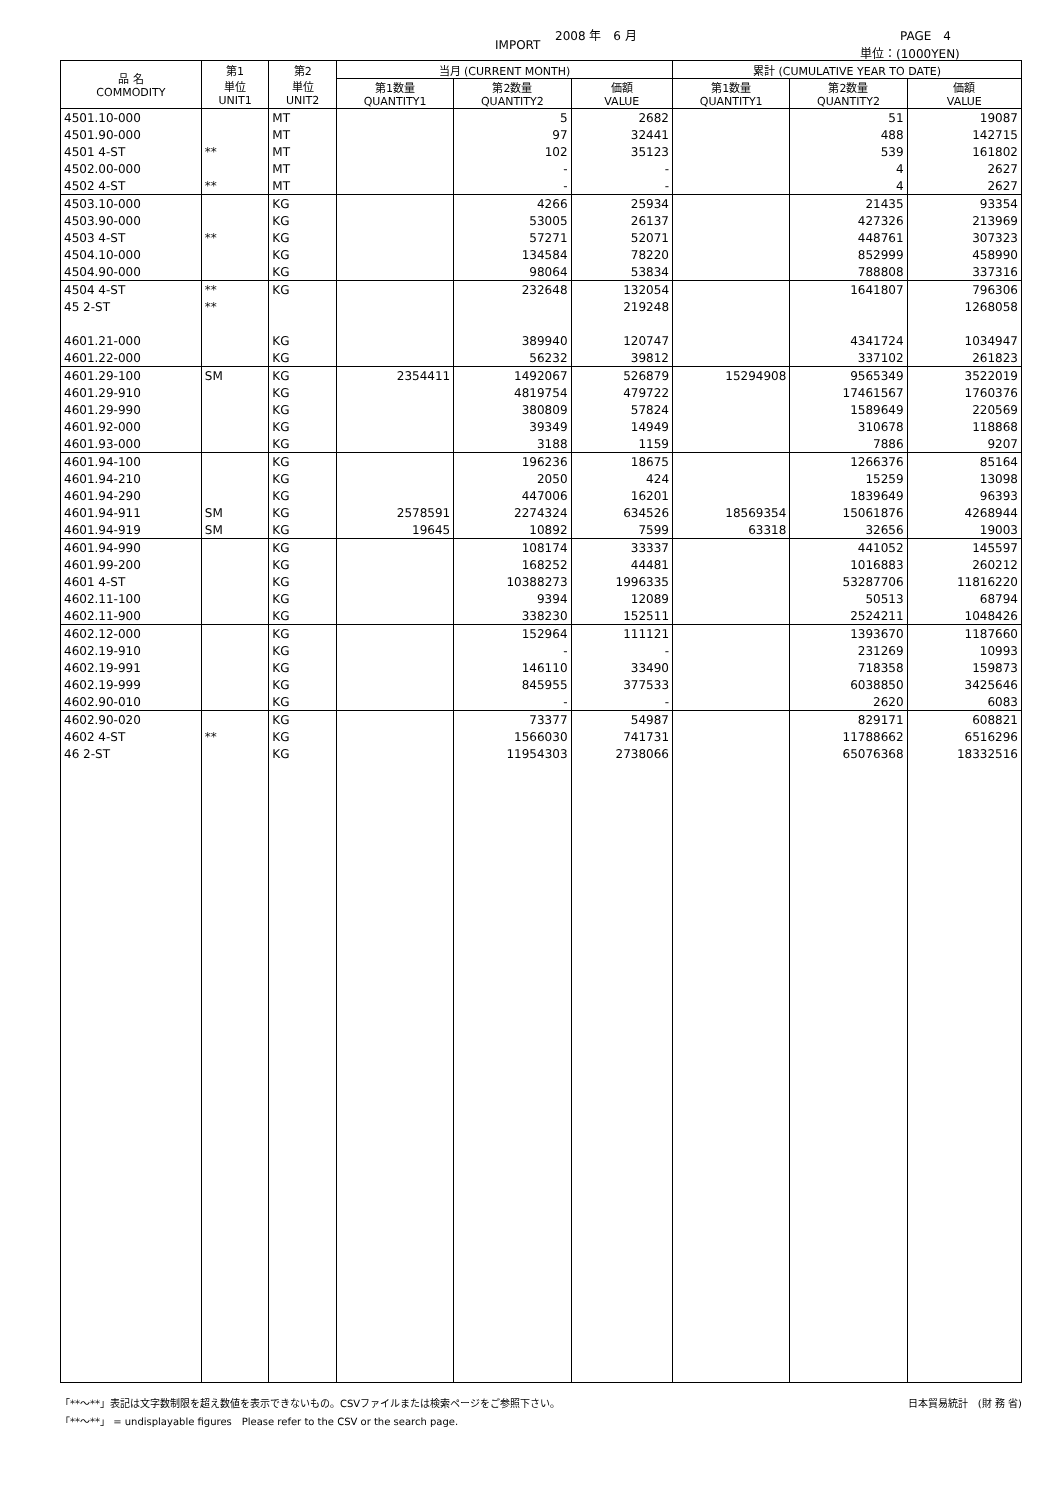2008 年　6 月 PAGE　4
IMPORT 単位：(1000YEN)
| 品 名 COMMODITY | 第1 単位 UNIT1 | 第2 単位 UNIT2 | 当月 (CURRENT MONTH) | | | 累計 (CUMULATIVE YEAR TO DATE) | | |
| --- | --- | --- | --- | --- | --- | --- | --- | --- |
| | | | 第1数量 QUANTITY1 | 第2数量 QUANTITY2 | 価額 VALUE | 第1数量 QUANTITY1 | 第2数量 QUANTITY2 | 価額 VALUE |
| 4501.10-000 | | MT | | 5 | 2682 | | 51 | 19087 |
| 4501.90-000 | | MT | | 97 | 32441 | | 488 | 142715 |
| 4501 4-ST | ** | MT | | 102 | 35123 | | 539 | 161802 |
| 4502.00-000 | | MT | | - | - | | 4 | 2627 |
| 4502 4-ST | ** | MT | | - | - | | 4 | 2627 |
| 4503.10-000 | | KG | | 4266 | 25934 | | 21435 | 93354 |
| 4503.90-000 | | KG | | 53005 | 26137 | | 427326 | 213969 |
| 4503 4-ST | ** | KG | | 57271 | 52071 | | 448761 | 307323 |
| 4504.10-000 | | KG | | 134584 | 78220 | | 852999 | 458990 |
| 4504.90-000 | | KG | | 98064 | 53834 | | 788808 | 337316 |
| 4504 4-ST | ** | KG | | 232648 | 132054 | | 1641807 | 796306 |
| 45 2-ST | ** | | | | 219248 | | | 1268058 |
| 4601.21-000 | | KG | | 389940 | 120747 | | 4341724 | 1034947 |
| 4601.22-000 | | KG | | 56232 | 39812 | | 337102 | 261823 |
| 4601.29-100 | SM | KG | 2354411 | 1492067 | 526879 | 15294908 | 9565349 | 3522019 |
| 4601.29-910 | | KG | | 4819754 | 479722 | | 17461567 | 1760376 |
| 4601.29-990 | | KG | | 380809 | 57824 | | 1589649 | 220569 |
| 4601.92-000 | | KG | | 39349 | 14949 | | 310678 | 118868 |
| 4601.93-000 | | KG | | 3188 | 1159 | | 7886 | 9207 |
| 4601.94-100 | | KG | | 196236 | 18675 | | 1266376 | 85164 |
| 4601.94-210 | | KG | | 2050 | 424 | | 15259 | 13098 |
| 4601.94-290 | | KG | | 447006 | 16201 | | 1839649 | 96393 |
| 4601.94-911 | SM | KG | 2578591 | 2274324 | 634526 | 18569354 | 15061876 | 4268944 |
| 4601.94-919 | SM | KG | 19645 | 10892 | 7599 | 63318 | 32656 | 19003 |
| 4601.94-990 | | KG | | 108174 | 33337 | | 441052 | 145597 |
| 4601.99-200 | | KG | | 168252 | 44481 | | 1016883 | 260212 |
| 4601 4-ST | | KG | | 10388273 | 1996335 | | 53287706 | 11816220 |
| 4602.11-100 | | KG | | 9394 | 12089 | | 50513 | 68794 |
| 4602.11-900 | | KG | | 338230 | 152511 | | 2524211 | 1048426 |
| 4602.12-000 | | KG | | 152964 | 111121 | | 1393670 | 1187660 |
| 4602.19-910 | | KG | | - | - | | 231269 | 10993 |
| 4602.19-991 | | KG | | 146110 | 33490 | | 718358 | 159873 |
| 4602.19-999 | | KG | | 845955 | 377533 | | 6038850 | 3425646 |
| 4602.90-010 | | KG | | - | - | | 2620 | 6083 |
| 4602.90-020 | | KG | | 73377 | 54987 | | 829171 | 608821 |
| 4602 4-ST | ** | KG | | 1566030 | 741731 | | 11788662 | 6516296 |
| 46 2-ST | | KG | | 11954303 | 2738066 | | 65076368 | 18332516 |
「**～**」表記は文字数制限を超え数値を表示できないもの。CSVファイルまたは検索ページをご参照下さい。 日本貿易統計　(財 務 省)
「**～**」 = undisplayable figures　Please refer to the CSV or the search page.